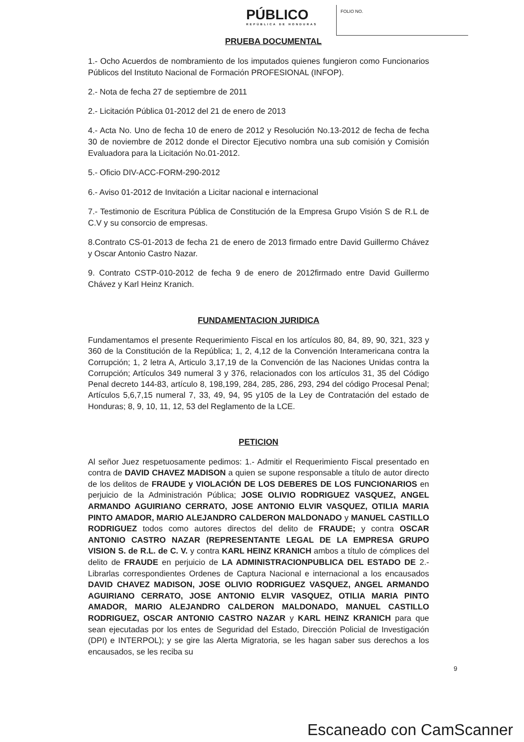PÚBLICO
REPÚBLICA DE HONDURAS
FOLIO NO.
PRUEBA DOCUMENTAL
1.- Ocho Acuerdos de nombramiento de los imputados quienes fungieron como Funcionarios Públicos del Instituto Nacional de Formación PROFESIONAL (INFOP).
2.- Nota de fecha 27 de septiembre de 2011
2.- Licitación Pública 01-2012 del 21 de enero de 2013
4.- Acta No. Uno de fecha 10 de enero de 2012 y Resolución No.13-2012 de fecha de fecha 30 de noviembre de 2012 donde el Director Ejecutivo nombra una sub comisión y Comisión Evaluadora para la Licitación No.01-2012.
5.- Oficio DIV-ACC-FORM-290-2012
6.- Aviso 01-2012 de Invitación a Licitar nacional e internacional
7.- Testimonio de Escritura Pública de Constitución de la Empresa Grupo Visión S de R.L de C.V y su consorcio de empresas.
8.Contrato CS-01-2013 de fecha 21 de enero de 2013 firmado entre David Guillermo Chávez y Oscar Antonio Castro Nazar.
9. Contrato CSTP-010-2012 de fecha 9 de enero de 2012firmado entre David Guillermo Chávez y Karl Heinz Kranich.
FUNDAMENTACION JURIDICA
Fundamentamos el presente Requerimiento Fiscal en los artículos 80, 84, 89, 90, 321, 323 y 360 de la Constitución de la República; 1, 2, 4,12 de la Convención Interamericana contra la Corrupción; 1, 2 letra A, Articulo 3,17,19 de la Convención de las Naciones Unidas contra la Corrupción; Artículos 349 numeral 3 y 376, relacionados con los artículos 31, 35 del Código Penal decreto 144-83, artículo 8, 198,199, 284, 285, 286, 293, 294 del código Procesal Penal; Artículos 5,6,7,15 numeral 7, 33, 49, 94, 95 y105 de la Ley de Contratación del estado de Honduras; 8, 9, 10, 11, 12, 53 del Reglamento de la LCE.
PETICION
Al señor Juez respetuosamente pedimos: 1.- Admitir el Requerimiento Fiscal presentado en contra de DAVID CHAVEZ MADISON a quien se supone responsable a título de autor directo de los delitos de FRAUDE y VIOLACIÓN DE LOS DEBERES DE LOS FUNCIONARIOS en perjuicio de la Administración Pública; JOSE OLIVIO RODRIGUEZ VASQUEZ, ANGEL ARMANDO AGUIRIANO CERRATO, JOSE ANTONIO ELVIR VASQUEZ, OTILIA MARIA PINTO AMADOR, MARIO ALEJANDRO CALDERON MALDONADO y MANUEL CASTILLO RODRIGUEZ todos como autores directos del delito de FRAUDE; y contra OSCAR ANTONIO CASTRO NAZAR (REPRESENTANTE LEGAL DE LA EMPRESA GRUPO VISION S. de R.L. de C. V. y contra KARL HEINZ KRANICH ambos a título de cómplices del delito de FRAUDE en perjuicio de LA ADMINISTRACIONPUBLICA DEL ESTADO DE 2.- Librarlas correspondientes Ordenes de Captura Nacional e internacional a los encausados DAVID CHAVEZ MADISON, JOSE OLIVIO RODRIGUEZ VASQUEZ, ANGEL ARMANDO AGUIRIANO CERRATO, JOSE ANTONIO ELVIR VASQUEZ, OTILIA MARIA PINTO AMADOR, MARIO ALEJANDRO CALDERON MALDONADO, MANUEL CASTILLO RODRIGUEZ, OSCAR ANTONIO CASTRO NAZAR y KARL HEINZ KRANICH para que sean ejecutadas por los entes de Seguridad del Estado, Dirección Policial de Investigación (DPI) e INTERPOL); y se gire las Alerta Migratoria, se les hagan saber sus derechos a los encausados, se les reciba su
9
Escaneado con CamScanner